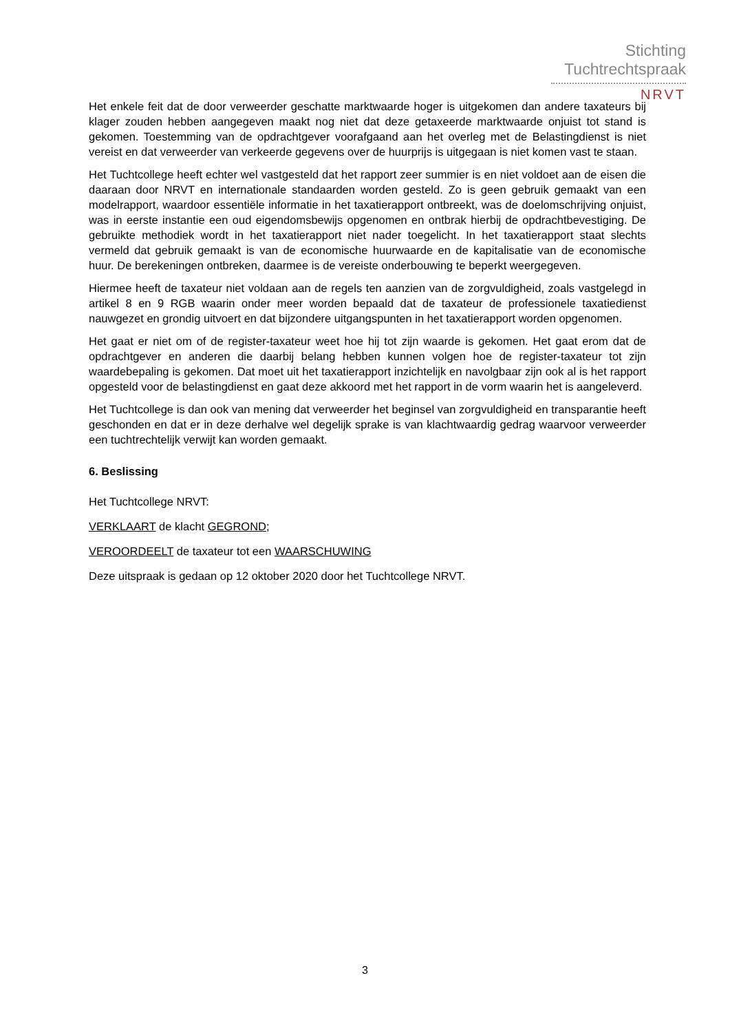Stichting
Tuchtrechtspraak
NRVT
Het enkele feit dat de door verweerder geschatte marktwaarde hoger is uitgekomen dan andere taxateurs bij klager zouden hebben aangegeven maakt nog niet dat deze getaxeerde marktwaarde onjuist tot stand is gekomen. Toestemming van de opdrachtgever voorafgaand aan het overleg met de Belastingdienst is niet vereist en dat verweerder van verkeerde gegevens over de huurprijs is uitgegaan is niet komen vast te staan.
Het Tuchtcollege heeft echter wel vastgesteld dat het rapport zeer summier is en niet voldoet aan de eisen die daaraan door NRVT en internationale standaarden worden gesteld. Zo is geen gebruik gemaakt van een modelrapport, waardoor essentiële informatie in het taxatierapport ontbreekt, was de doelomschrijving onjuist, was in eerste instantie een oud eigendomsbewijs opgenomen en ontbrak hierbij de opdrachtbevestiging. De gebruikte methodiek wordt in het taxatierapport niet nader toegelicht. In het taxatierapport staat slechts vermeld dat gebruik gemaakt is van de economische huurwaarde en de kapitalisatie van de economische huur. De berekeningen ontbreken, daarmee is de vereiste onderbouwing te beperkt weergegeven.
Hiermee heeft de taxateur niet voldaan aan de regels ten aanzien van de zorgvuldigheid, zoals vastgelegd in artikel 8 en 9 RGB waarin onder meer worden bepaald dat de taxateur de professionele taxatiedienst nauwgezet en grondig uitvoert en dat bijzondere uitgangspunten in het taxatierapport worden opgenomen.
Het gaat er niet om of de register-taxateur weet hoe hij tot zijn waarde is gekomen. Het gaat erom dat de opdrachtgever en anderen die daarbij belang hebben kunnen volgen hoe de register-taxateur tot zijn waardebepaling is gekomen. Dat moet uit het taxatierapport inzichtelijk en navolgbaar zijn ook al is het rapport opgesteld voor de belastingdienst en gaat deze akkoord met het rapport in de vorm waarin het is aangeleverd.
Het Tuchtcollege is dan ook van mening dat verweerder het beginsel van zorgvuldigheid en transparantie heeft geschonden en dat er in deze derhalve wel degelijk sprake is van klachtwaardig gedrag waarvoor verweerder een tuchtrechtelijk verwijt kan worden gemaakt.
6. Beslissing
Het Tuchtcollege NRVT:
VERKLAART de klacht GEGROND;
VEROORDEELT de taxateur tot een WAARSCHUWING
Deze uitspraak is gedaan op 12 oktober 2020 door het Tuchtcollege NRVT.
3